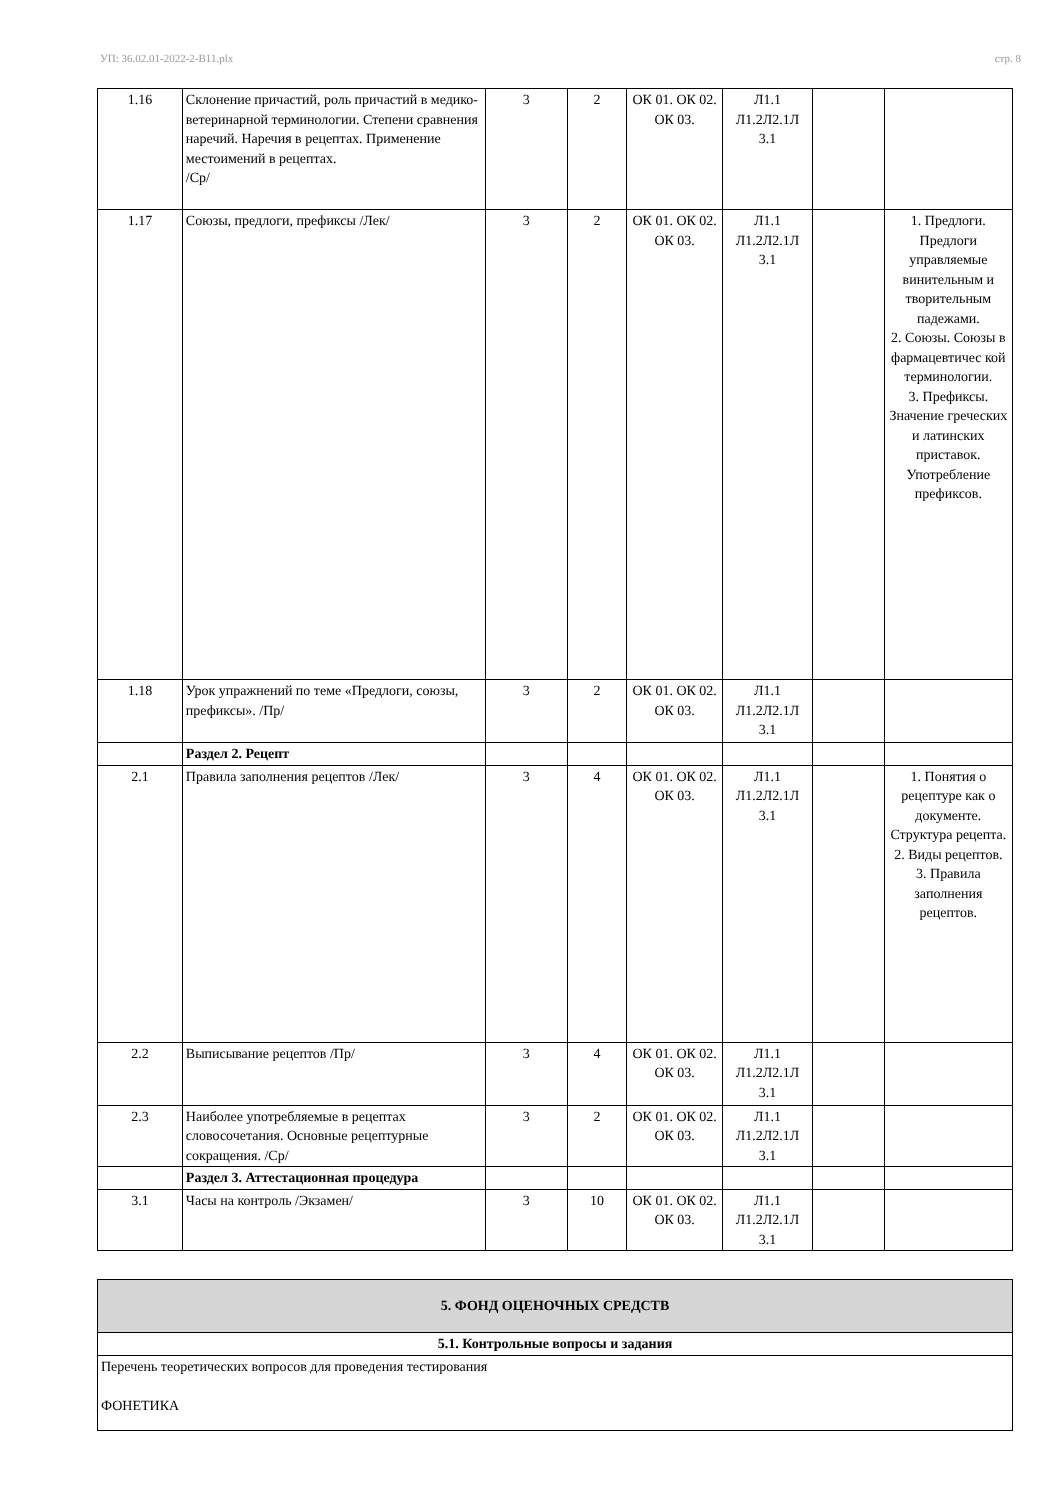УП: 36.02.01-2022-2-В11.plx стр. 8
| 1.16 | Склонение причастий, роль причастий в медико-ветеринарной терминологии. Степени сравнения наречий. Наречия в рецептах. Применение местоимений в рецептах. /Ср/ | 3 | 2 | ОК 01. ОК 02. ОК 03. | Л1.1 Л1.2Л2.1Л 3.1 | | |
| 1.17 | Союзы, предлоги, префиксы /Лек/ | 3 | 2 | ОК 01. ОК 02. ОК 03. | Л1.1 Л1.2Л2.1Л 3.1 | | 1. Предлоги. Предлоги управляемые винительным и творительным падежами. 2. Союзы. Союзы в фармацевтичес кой терминологии. 3. Префиксы. Значение греческих и латинских приставок. Употребление префиксов. |
| 1.18 | Урок упражнений по теме «Предлоги, союзы, префиксы». /Пр/ | 3 | 2 | ОК 01. ОК 02. ОК 03. | Л1.1 Л1.2Л2.1Л 3.1 | | |
| | Раздел 2. Рецепт | | | | | | |
| 2.1 | Правила заполнения рецептов /Лек/ | 3 | 4 | ОК 01. ОК 02. ОК 03. | Л1.1 Л1.2Л2.1Л 3.1 | | 1. Понятия о рецептуре как о документе. Структура рецепта. 2. Виды рецептов. 3. Правила заполнения рецептов. |
| 2.2 | Выписывание рецептов /Пр/ | 3 | 4 | ОК 01. ОК 02. ОК 03. | Л1.1 Л1.2Л2.1Л 3.1 | | |
| 2.3 | Наиболее употребляемые в рецептах словосочетания. Основные рецептурные сокращения. /Ср/ | 3 | 2 | ОК 01. ОК 02. ОК 03. | Л1.1 Л1.2Л2.1Л 3.1 | | |
| | Раздел 3. Аттестационная процедура | | | | | | |
| 3.1 | Часы на контроль /Экзамен/ | 3 | 10 | ОК 01. ОК 02. ОК 03. | Л1.1 Л1.2Л2.1Л 3.1 | | |
| 5. ФОНД ОЦЕНОЧНЫХ СРЕДСТВ |
| 5.1. Контрольные вопросы и задания |
| Перечень теоретических вопросов для проведения тестирования ФОНЕТИКА |